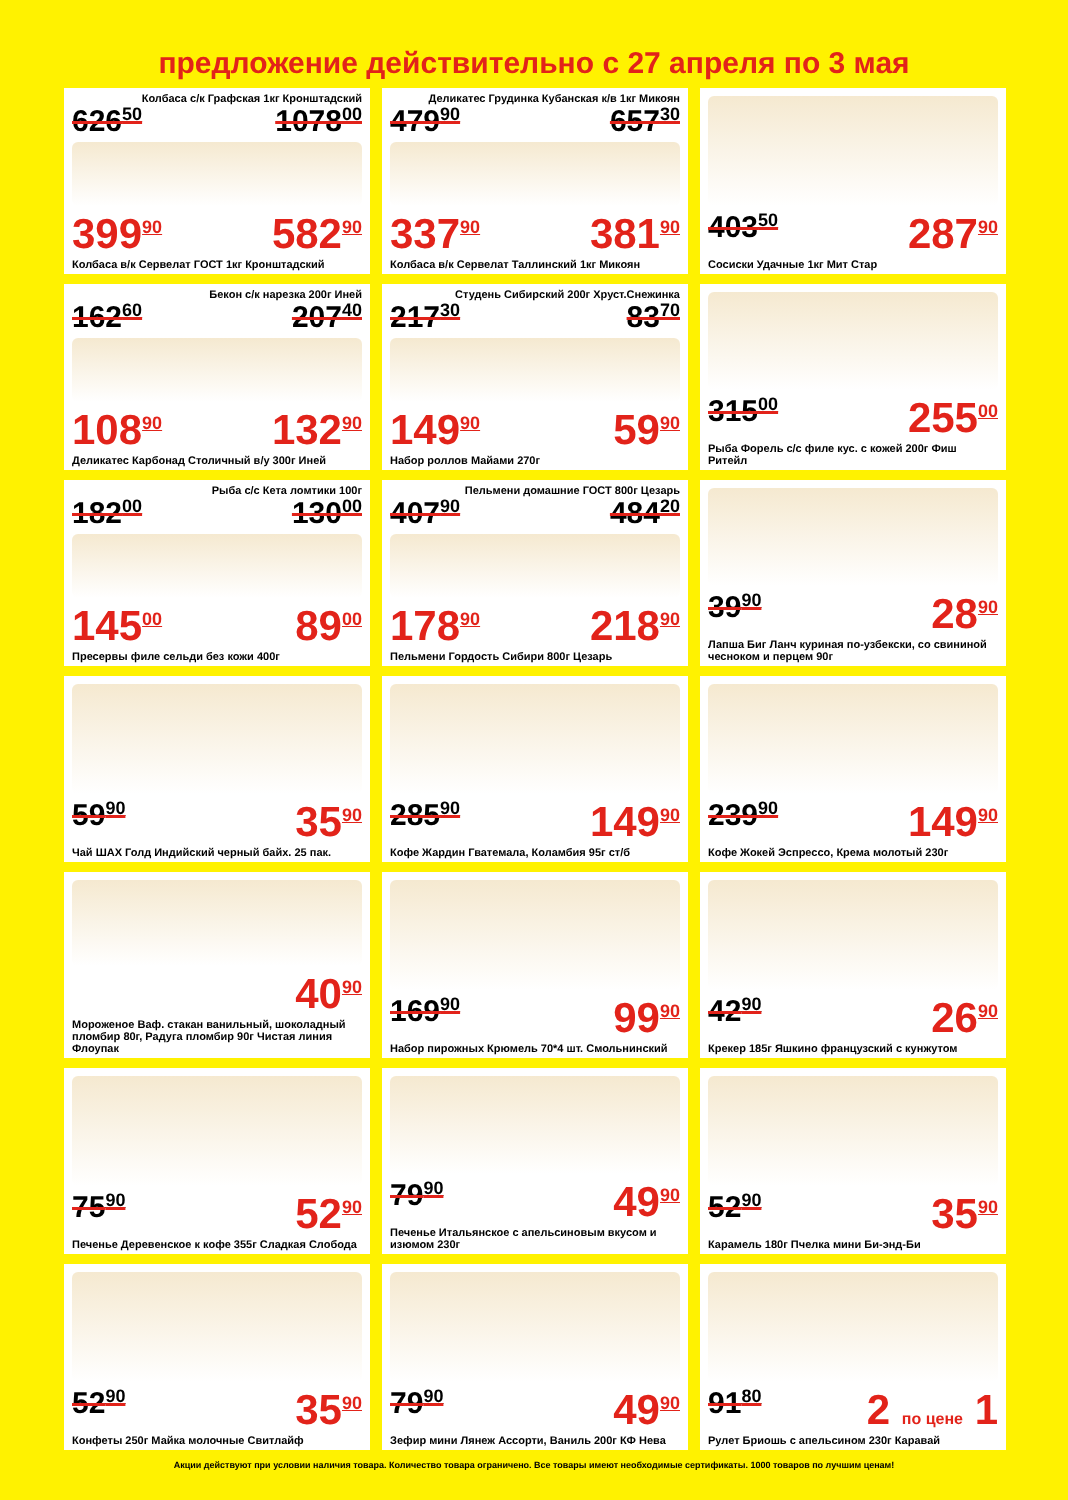предложение действительно с 27 апреля по 3 мая
Колбаса с/к Графская 1кг Кронштадский
626<sup>50</sup> 1078<sup>00</sup>
399<sup>90</sup> 582<sup>90</sup>
Колбаса в/к Сервелат ГОСТ 1кг Кронштадский
Деликатес Грудинка Кубанская к/в 1кг Микоян
479<sup>90</sup> 657<sup>30</sup>
337<sup>90</sup> 381<sup>90</sup>
Колбаса в/к Сервелат Таллинский 1кг Микоян
403<sup>50</sup> 287<sup>90</sup>
Сосиски Удачные 1кг Мит Стар
Бекон с/к нарезка 200г Иней
162<sup>60</sup> 207<sup>40</sup>
108<sup>90</sup> 132<sup>90</sup>
Деликатес Карбонад Столичный в/у 300г Иней
Студень Сибирский 200г Хруст.Снежинка
217<sup>30</sup> 83<sup>70</sup>
149<sup>90</sup> 59<sup>90</sup>
Набор роллов Майами 270г
315<sup>00</sup> 255<sup>00</sup>
Рыба Форель с/с филе кус. с кожей 200г Фиш Ритейл
Рыба с/с Кета ломтики 100г
182<sup>00</sup> 130<sup>00</sup>
145<sup>00</sup> 89<sup>00</sup>
Пресервы филе сельди без кожи 400г
Пельмени домашние ГОСТ 800г Цезарь
407<sup>90</sup> 484<sup>20</sup>
178<sup>90</sup> 218<sup>90</sup>
Пельмени Гордость Сибири 800г Цезарь
39<sup>90</sup> 28<sup>90</sup>
Лапша Биг Ланч куриная по-узбекски, со свининой чесноком и перцем 90г
59<sup>90</sup> 35<sup>90</sup>
Чай ШАХ Голд Индийский черный байх. 25 пак.
285<sup>90</sup> 149<sup>90</sup>
Кофе Жардин Гватемала, Коламбия 95г ст/б
239<sup>90</sup> 149<sup>90</sup>
Кофе Жокей Эспрессо, Крема молотый 230г
40<sup>90</sup>
Мороженое Ваф. стакан ванильный, шоколадный пломбир 80г, Радуга пломбир 90г Чистая линия Флоупак
169<sup>90</sup> 99<sup>90</sup>
Набор пирожных Крюмель 70*4 шт. Смольнинский
42<sup>90</sup> 26<sup>90</sup>
Крекер 185г Яшкино французский с кунжутом
75<sup>90</sup> 52<sup>90</sup>
Печенье Деревенское к кофе 355г Сладкая Слобода
79<sup>90</sup> 49<sup>90</sup>
Печенье Итальянское с апельсиновым вкусом и изюмом 230г
52<sup>90</sup> 35<sup>90</sup>
Карамель 180г Пчелка мини Би-энд-Би
52<sup>90</sup> 35<sup>90</sup>
Конфеты 250г Майка молочные Свитлайф
79<sup>90</sup> 49<sup>90</sup>
Зефир мини Лянеж Ассорти, Ваниль 200г КФ Нева
91<sup>80</sup> 2 по цене 1
Рулет Бриошь с апельсином 230г Каравай
Акции действуют при условии наличия товара. Количество товара ограничено. Все товары имеют необходимые сертификаты. 1000 товаров по лучшим ценам!